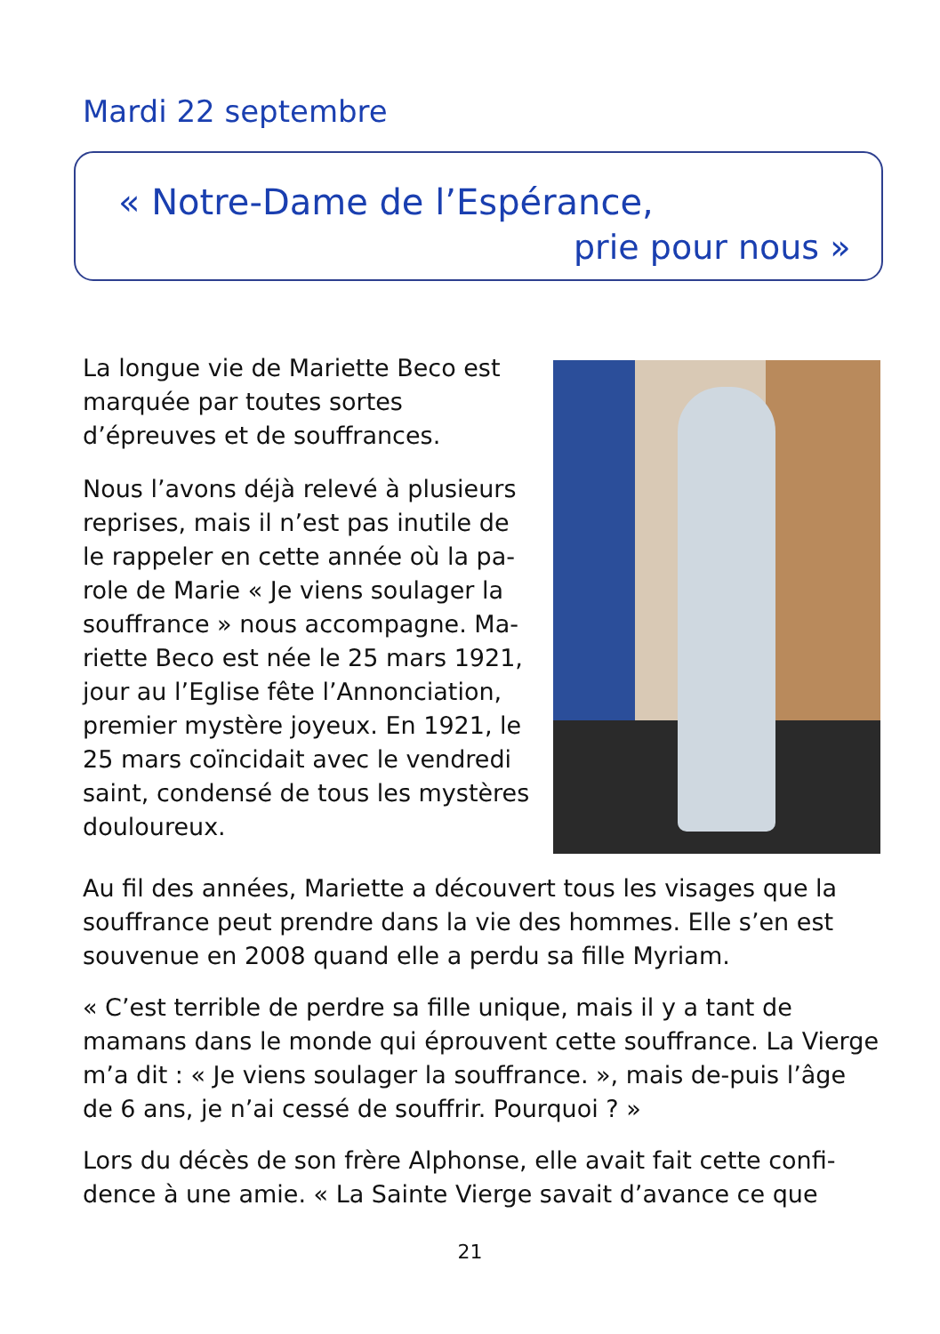Mardi 22 septembre
« Notre-Dame de l’Espérance,
prie pour nous »
La longue vie de Mariette Beco est marquée par toutes sortes d’épreuves et de souffrances.
Nous l’avons déjà relevé à plusieurs reprises, mais il n’est pas inutile de le rappeler en cette année où la pa-role de Marie « Je viens soulager la souffrance » nous accompagne. Ma-riette Beco est née le 25 mars 1921, jour au l’Eglise fête l’Annonciation, premier mystère joyeux. En 1921, le 25 mars coïncidait avec le vendredi saint, condensé de tous les mystères douloureux.
Au fil des années, Mariette a découvert tous les visages que la souffrance peut prendre dans la vie des hommes. Elle s’en est souvenue en 2008 quand elle a perdu sa fille Myriam.
« C’est terrible de perdre sa fille unique, mais il y a tant de mamans dans le monde qui éprouvent cette souffrance. La Vierge m’a dit : « Je viens soulager la souffrance. », mais de-puis l’âge de 6 ans, je n’ai cessé de souffrir. Pourquoi ? »
Lors du décès de son frère Alphonse, elle avait fait cette confi-dence à une amie. « La Sainte Vierge savait d’avance ce que
21